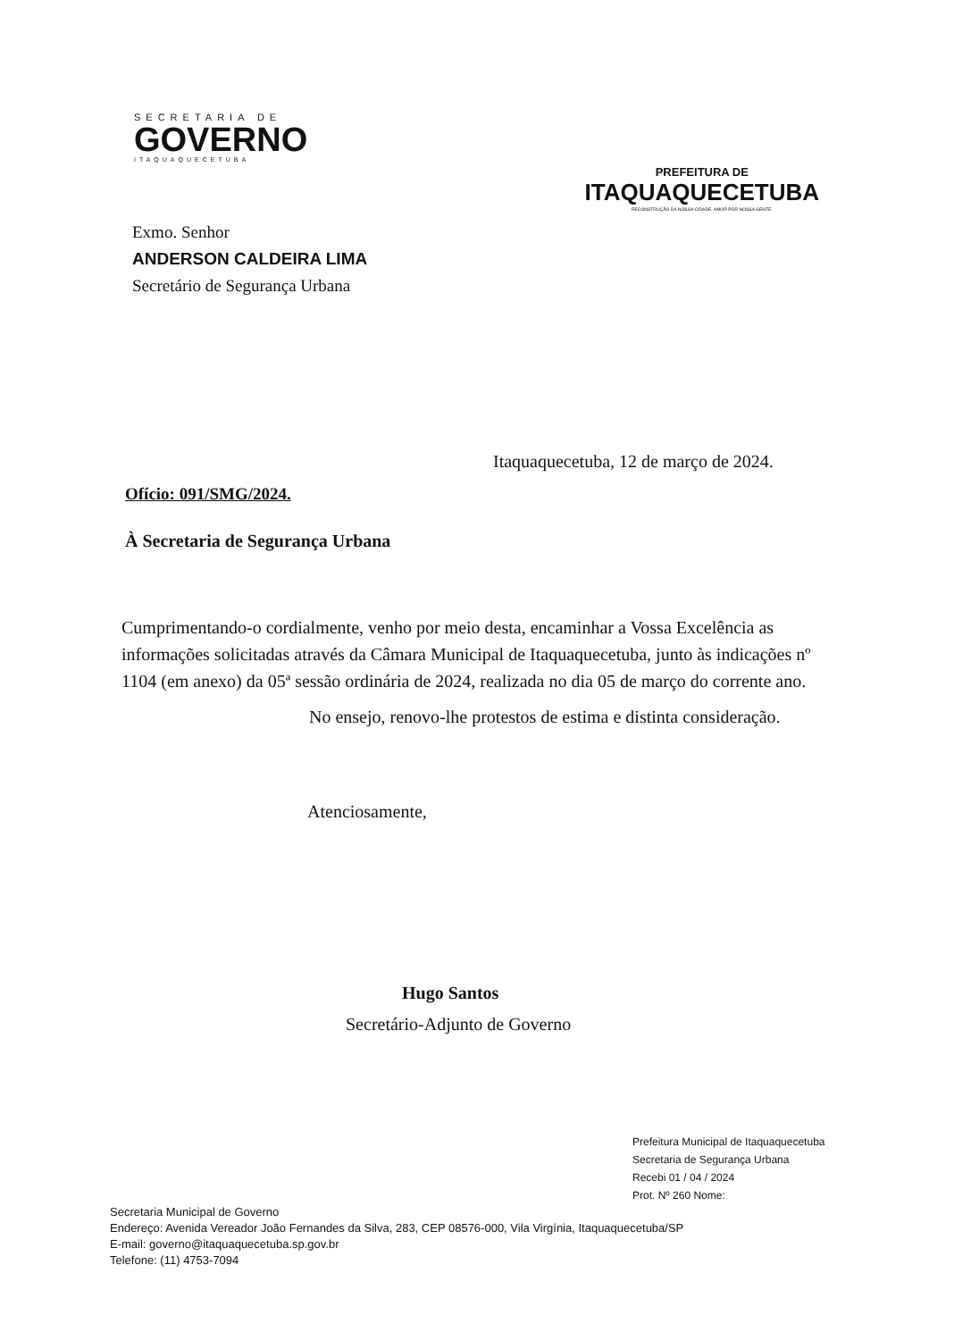SECRETARIA DE
GOVERNO
ITAQUAQUECETUBA
PREFEITURA DE
ITAQUAQUECETUBA
RECONSTRUÇÃO DA NOSSA CIDADE. AMOR POR NOSSA GENTE.
Exmo. Senhor
ANDERSON CALDEIRA LIMA
Secretário de Segurança Urbana
Itaquaquecetuba, 12 de março de 2024.
Ofício: 091/SMG/2024.
À Secretaria de Segurança Urbana
Cumprimentando-o cordialmente, venho por meio desta, encaminhar a Vossa Excelência as informações solicitadas através da Câmara Municipal de Itaquaquecetuba, junto às indicações nº 1104 (em anexo) da 05ª sessão ordinária de 2024, realizada no dia 05 de março do corrente ano.
No ensejo, renovo-lhe protestos de estima e distinta consideração.
Atenciosamente,
Hugo Santos
Secretário-Adjunto de Governo
Prefeitura Municipal de Itaquaquecetuba
Secretaria de Segurança Urbana
Recebi 01 / 04 / 2024
Prot. Nº 260 Nome:
Secretaria Municipal de Governo
Endereço: Avenida Vereador João Fernandes da Silva, 283, CEP 08576-000, Vila Virgínia, Itaquaquecetuba/SP
E-mail: governo@itaquaquecetuba.sp.gov.br
Telefone: (11) 4753-7094